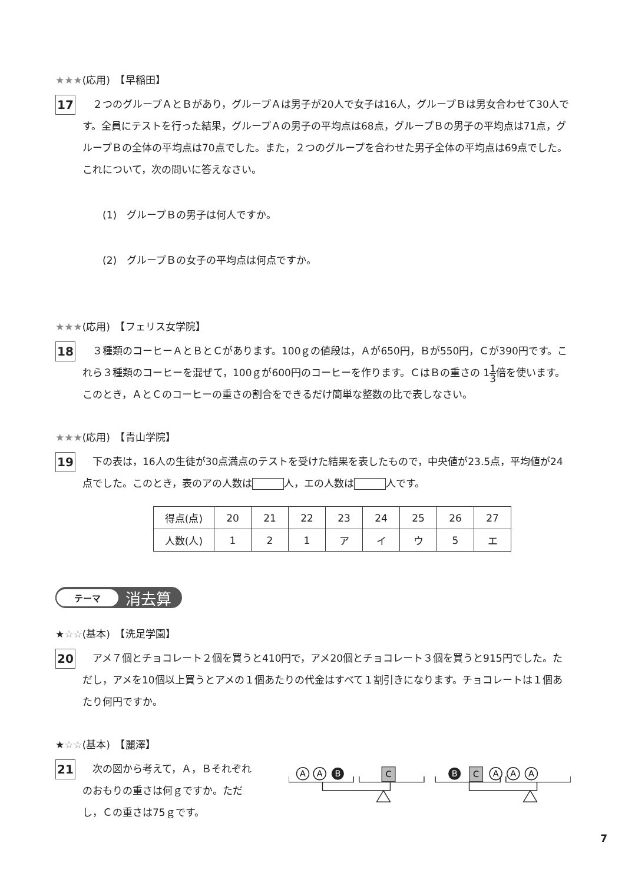★★★(応用)　【早稲田】
17
　２つのグループＡとＢがあり，グループＡは男子が20人で女子は16人，グループＢは男女合わせて30人です。全員にテストを行った結果，グループＡの男子の平均点は68点，グループＢの男子の平均点は71点，グループＢの全体の平均点は70点でした。また，２つのグループを合わせた男子全体の平均点は69点でした。これについて，次の問いに答えなさい。
(1)　グループＢの男子は何人ですか。
(2)　グループＢの女子の平均点は何点ですか。
★★★(応用)　【フェリス女学院】
18
　３種類のコーヒーＡとＢとＣがあります。100ｇの値段は，Ａが650円，Ｂが550円，Ｃが390円です。これら３種類のコーヒーを混ぜて，100ｇが600円のコーヒーを作ります。ＣはＢの重さの 11 3倍を使います。このとき，ＡとＣのコーヒーの重さの割合をできるだけ簡単な整数の比で表しなさい。
★★★(応用)　【青山学院】
19
　下の表は，16人の生徒が30点満点のテストを受けた結果を表したもので，中央値が23.5点，平均値が24点でした。このとき，表のアの人数は 人，エの人数は 人です。
| 得点(点) | 20 | 21 | 22 | 23 | 24 | 25 | 26 | 27 |
| 人数(人) | 1 | 2 | 1 | ア | イ | ウ | 5 | エ |
テーマ 消去算
★☆☆(基本)　【洗足学園】
20
　アメ７個とチョコレート２個を買うと410円で，アメ20個とチョコレート３個を買うと915円でした。ただし，アメを10個以上買うとアメの１個あたりの代金はすべて１割引きになります。チョコレートは１個あたり何円ですか。
★☆☆(基本)　【麗澤】
21
　次の図から考えて，Ａ，Ｂそれぞれのおもりの重さは何ｇですか。ただし，Ｃの重さは75ｇです。
A
A
B
C
B
C
A
A
A
7